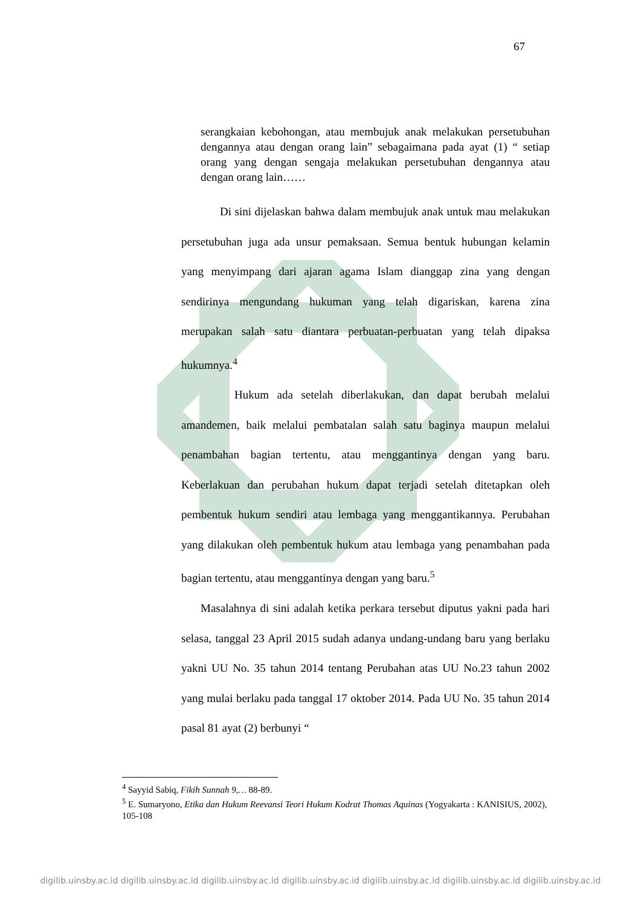67
serangkaian kebohongan, atau membujuk anak melakukan persetubuhan dengannya atau dengan orang lain” sebagaimana pada ayat (1) “ setiap orang yang dengan sengaja melakukan persetubuhan dengannya atau dengan orang lain……
Di sini dijelaskan bahwa dalam membujuk anak untuk mau melakukan persetubuhan juga ada unsur pemaksaan. Semua bentuk hubungan kelamin yang menyimpang dari ajaran agama Islam dianggap zina yang dengan sendirinya mengundang hukuman yang telah digariskan, karena zina merupakan salah satu diantara perbuatan-perbuatan yang telah dipaksa hukumnya.<sup>4</sup>
Hukum ada setelah diberlakukan, dan dapat berubah melalui amandemen, baik melalui pembatalan salah satu baginya maupun melalui penambahan bagian tertentu, atau menggantinya dengan yang baru. Keberlakuan dan perubahan hukum dapat terjadi setelah ditetapkan oleh pembentuk hukum sendiri atau lembaga yang menggantikannya. Perubahan yang dilakukan oleh pembentuk hukum atau lembaga yang penambahan pada bagian tertentu, atau menggantinya dengan yang baru.<sup>5</sup>
Masalahnya di sini adalah ketika perkara tersebut diputus yakni pada hari selasa, tanggal 23 April 2015 sudah adanya undang-undang baru yang berlaku yakni UU No. 35 tahun 2014 tentang Perubahan atas UU No.23 tahun 2002 yang mulai berlaku pada tanggal 17 oktober 2014. Pada UU No. 35 tahun 2014 pasal 81 ayat (2) berbunyi “
<sup>4</sup> Sayyid Sabiq, Fikih Sunnah 9,… 88-89.
<sup>5</sup> E. Sumaryono, Etika dan Hukum Reevansi Teori Hukum Kodrat Thomas Aquinas (Yogyakarta : KANISIUS, 2002), 105-108
digilib.uinsby.ac.id digilib.uinsby.ac.id digilib.uinsby.ac.id digilib.uinsby.ac.id digilib.uinsby.ac.id digilib.uinsby.ac.id digilib.uinsby.ac.id